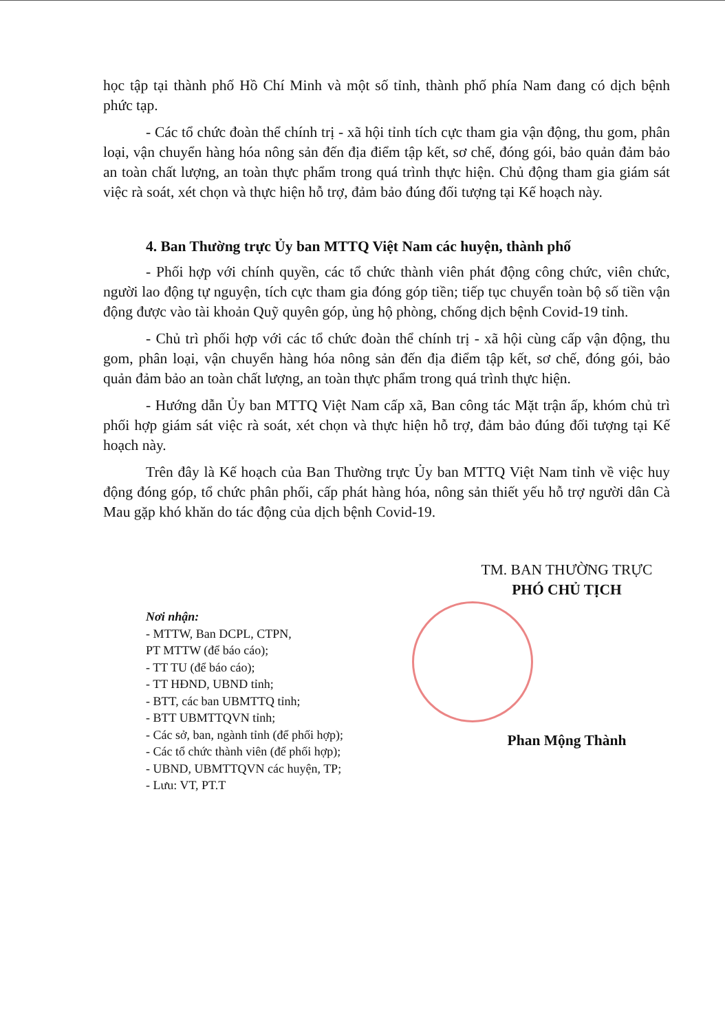học tập tại thành phố Hồ Chí Minh và một số tỉnh, thành phố phía Nam đang có dịch bệnh phức tạp.
- Các tổ chức đoàn thể chính trị - xã hội tỉnh tích cực tham gia vận động, thu gom, phân loại, vận chuyển hàng hóa nông sản đến địa điểm tập kết, sơ chế, đóng gói, bảo quản đảm bảo an toàn chất lượng, an toàn thực phẩm trong quá trình thực hiện. Chủ động tham gia giám sát việc rà soát, xét chọn và thực hiện hỗ trợ, đảm bảo đúng đối tượng tại Kế hoạch này.
4. Ban Thường trực Ủy ban MTTQ Việt Nam các huyện, thành phố
- Phối hợp với chính quyền, các tổ chức thành viên phát động công chức, viên chức, người lao động tự nguyện, tích cực tham gia đóng góp tiền; tiếp tục chuyển toàn bộ số tiền vận động được vào tài khoản Quỹ quyên góp, ủng hộ phòng, chống dịch bệnh Covid-19 tỉnh.
- Chủ trì phối hợp với các tổ chức đoàn thể chính trị - xã hội cùng cấp vận động, thu gom, phân loại, vận chuyển hàng hóa nông sản đến địa điểm tập kết, sơ chế, đóng gói, bảo quản đảm bảo an toàn chất lượng, an toàn thực phẩm trong quá trình thực hiện.
- Hướng dẫn Ủy ban MTTQ Việt Nam cấp xã, Ban công tác Mặt trận ấp, khóm chủ trì phối hợp giám sát việc rà soát, xét chọn và thực hiện hỗ trợ, đảm bảo đúng đối tượng tại Kế hoạch này.
Trên đây là Kế hoạch của Ban Thường trực Ủy ban MTTQ Việt Nam tỉnh về việc huy động đóng góp, tổ chức phân phối, cấp phát hàng hóa, nông sản thiết yếu hỗ trợ người dân Cà Mau gặp khó khăn do tác động của dịch bệnh Covid-19.
Nơi nhận:
- MTTW, Ban DCPL, CTPN,
PT MTTW (để báo cáo);
- TT TU (để báo cáo);
- TT HĐND, UBND tỉnh;
- BTT, các ban UBMTTQ tỉnh;
- BTT UBMTTQVN tỉnh;
- Các sở, ban, ngành tỉnh (để phối hợp);
- Các tổ chức thành viên (để phối hợp);
- UBND, UBMTTQVN các huyện, TP;
- Lưu: VT, PT.T
TM. BAN THƯỜNG TRỰC
PHÓ CHỦ TỊCH
Phan Mộng Thành